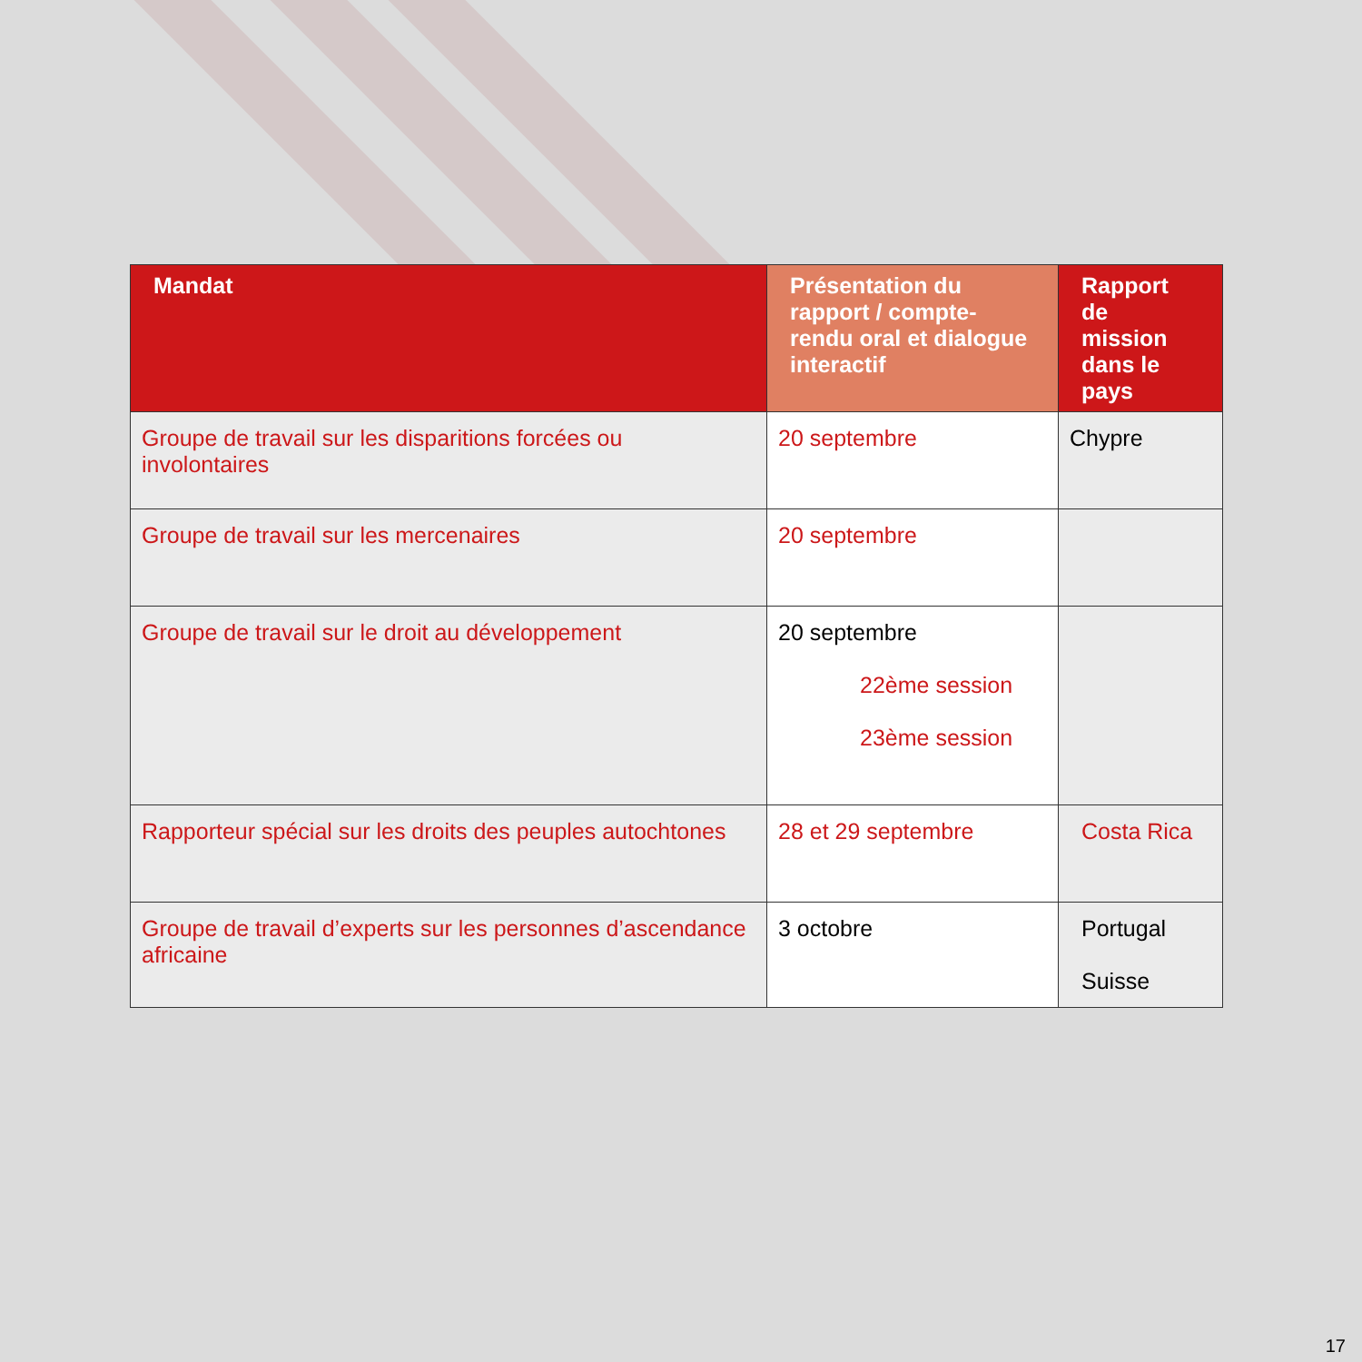| Mandat | Présentation du rapport / compte-rendu oral et dialogue interactif | Rapport de mission dans le pays |
| --- | --- | --- |
| Groupe de travail sur les disparitions forcées ou involontaires | 20 septembre | Chypre |
| Groupe de travail sur les mercenaires | 20 septembre | |
| Groupe de travail sur le droit au développement | 20 septembre 22ème session 23ème session | |
| Rapporteur spécial sur les droits des peuples autochtones | 28 et 29 septembre | Costa Rica |
| Groupe de travail d’experts sur les personnes d’ascendance africaine | 3 octobre | Portugal Suisse |
17